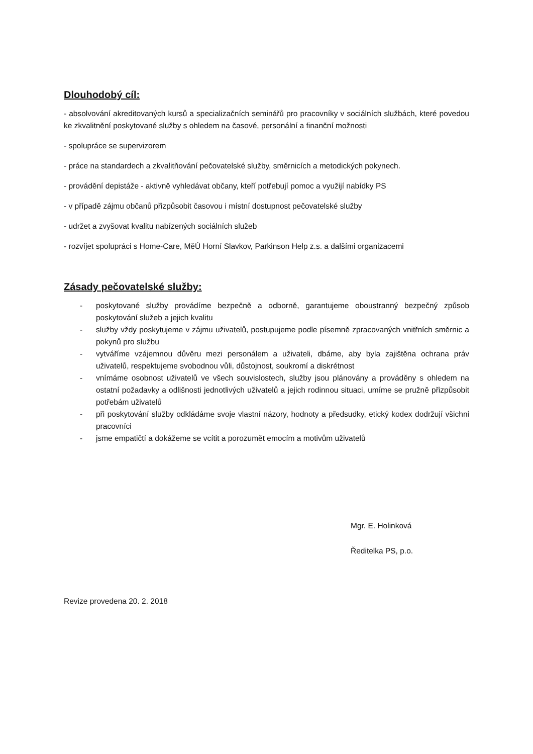Dlouhodobý cíl:
- absolvování akreditovaných kursů a specializačních seminářů pro pracovníky v sociálních službách, které povedou ke zkvalitnění poskytované služby s ohledem na časové, personální a finanční možnosti
- spolupráce se supervizorem
- práce na standardech a zkvalitňování pečovatelské služby, směrnicích a metodických pokynech.
- provádění depistáže - aktivně vyhledávat občany, kteří potřebují pomoc a využijí nabídky PS
- v případě zájmu občanů přizpůsobit časovou i místní dostupnost pečovatelské služby
- udržet a zvyšovat kvalitu nabízených sociálních služeb
- rozvíjet spolupráci s Home-Care, MěÚ Horní Slavkov, Parkinson Help z.s. a dalšími organizacemi
Zásady pečovatelské služby:
- poskytované služby provádíme bezpečně a odborně, garantujeme oboustranný bezpečný způsob poskytování služeb a jejich kvalitu
- služby vždy poskytujeme v zájmu uživatelů, postupujeme podle písemně zpracovaných vnitřních směrnic a pokynů pro službu
- vytváříme vzájemnou důvěru mezi personálem a uživateli, dbáme, aby byla zajištěna ochrana práv uživatelů, respektujeme svobodnou vůli, důstojnost, soukromí a diskrétnost
- vnímáme osobnost uživatelů ve všech souvislostech, služby jsou plánovány a prováděny s ohledem na ostatní požadavky a odlišnosti jednotlivých uživatelů a jejich rodinnou situaci, umíme se pružně přizpůsobit potřebám uživatelů
- při poskytování služby odkládáme svoje vlastní názory, hodnoty a předsudky, etický kodex dodržují všichni pracovníci
- jsme empatičtí a dokážeme se vcítit a porozumět emocím a motivům uživatelů
Mgr. E. Holinková
Ředitelka PS, p.o.
Revize provedena 20. 2. 2018